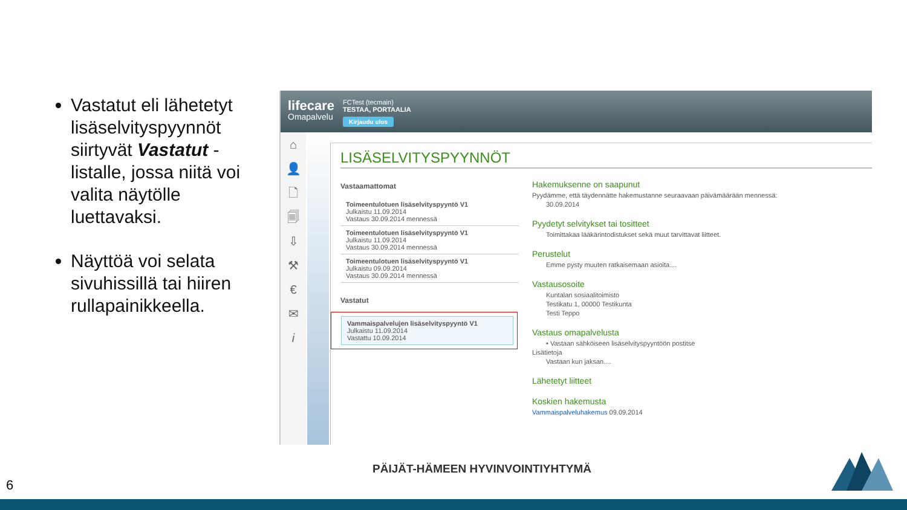Vastatut eli lähetetyt lisäselvityspyynnöt siirtyvät Vastatut -listalle, jossa niitä voi valita näytölle luettavaksi.
Näyttöä voi selata sivuhissillä tai hiiren rullapainikkeella.
lifecare
Omapalvelu
FCTest (tecmain)
TESTAA, PORTAALIA
Kirjaudu ulos
⌂
👤
🗋
🗐
⇩
⚒
€
✉
i
LISÄSELVITYSPYYNNÖT
Vastaamattomat
Toimeentulotuen lisäselvityspyyntö V1
Julkaistu 11.09.2014
Vastaus 30.09.2014 mennessä
Toimeentulotuen lisäselvityspyyntö V1
Julkaistu 11.09.2014
Vastaus 30.09.2014 mennessä
Toimeentulotuen lisäselvityspyyntö V1
Julkaistu 09.09.2014
Vastaus 30.09.2014 mennessä
Vastatut
Vammaispalvelujen lisäselvityspyyntö V1
Julkaistu 11.09.2014
Vastattu 10.09.2014
Hakemuksenne on saapunut
Pyydämme, että täydennätte hakemustanne seuraavaan päivämäärään mennessä:
30.09.2014
Pyydetyt selvitykset tai tositteet
Toimittakaa lääkärintodistukset sekä muut tarvittavat liitteet.
Perustelut
Emme pysty muuten ratkaisemaan asioita....
Vastausosoite
Kuntalan sosiaalitoimisto
Testikatu 1, 00000 Testikunta
Testi Teppo
Vastaus omapalvelusta
• Vastaan sähköiseen lisäselvityspyyntöön postitse
Lisätietoja
Vastaan kun jaksan....
Lähetetyt liitteet
Koskien hakemusta
Vammaispalveluhakemus 09.09.2014
PÄIJÄT-HÄMEEN HYVINVOINTIYHTYMÄ
6